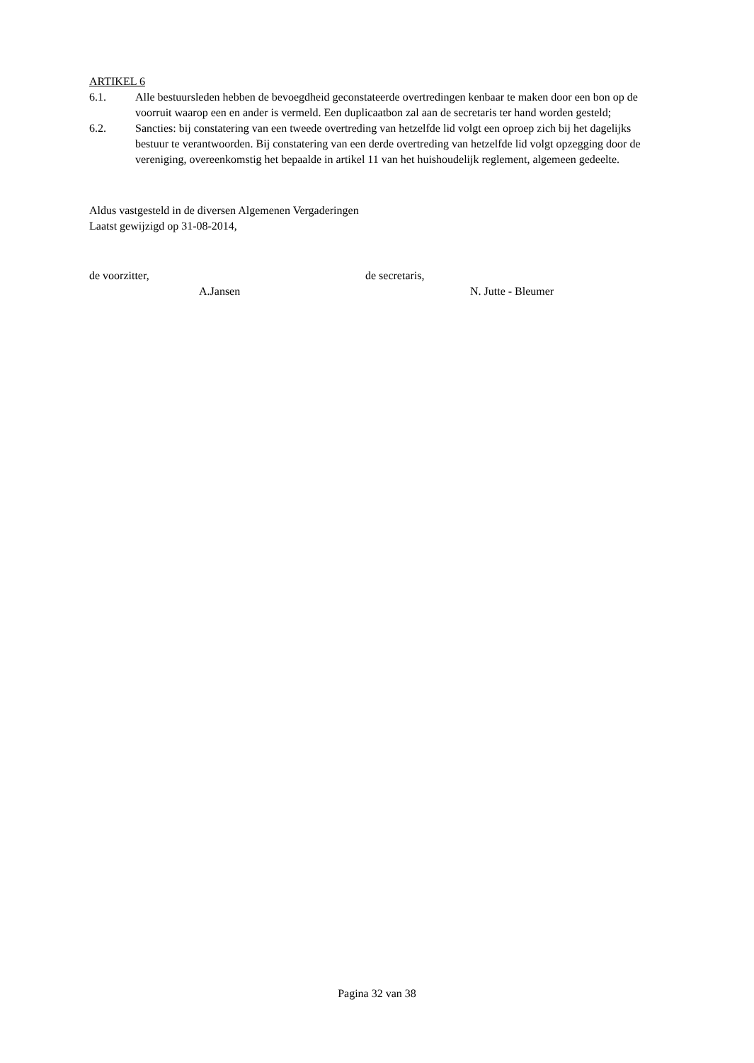ARTIKEL 6
6.1. Alle bestuursleden hebben de bevoegdheid geconstateerde overtredingen kenbaar te maken door een bon op de voorruit waarop een en ander is vermeld. Een duplicaatbon zal aan de secretaris ter hand worden gesteld;
6.2. Sancties: bij constatering van een tweede overtreding van hetzelfde lid volgt een oproep zich bij het dagelijks bestuur te verantwoorden. Bij constatering van een derde overtreding van hetzelfde lid volgt opzegging door de vereniging, overeenkomstig het bepaalde in artikel 11 van het huishoudelijk reglement, algemeen gedeelte.
Aldus vastgesteld in de diversen Algemenen Vergaderingen
Laatst gewijzigd op 31-08-2014,
de voorzitter,
A.Jansen
de secretaris,
N. Jutte - Bleumer
Pagina 32 van 38